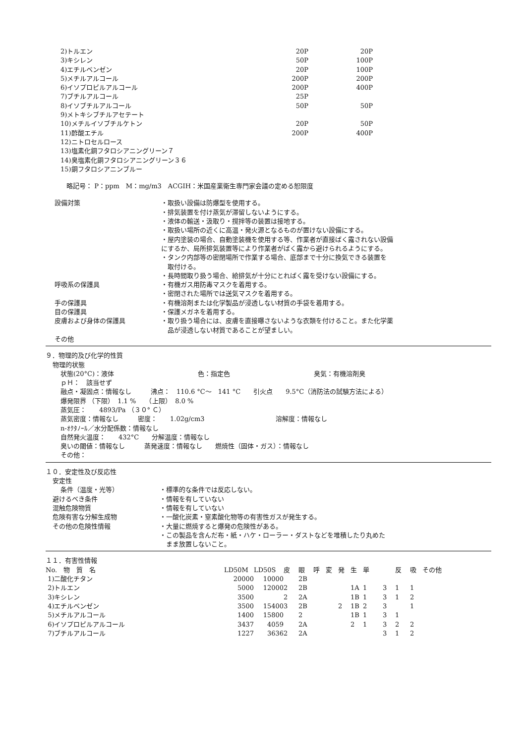| 2)トルエン | 20P | 20P |
| 3)キシレン | 50P | 100P |
| 4)エチルベンゼン | 20P | 100P |
| 5)メチルアルコール | 200P | 200P |
| 6)イソプロピルアルコール | 200P | 400P |
| 7)ブチルアルコール | 25P | |
| 8)イソブチルアルコール | 50P | 50P |
| 9)メトキシブチルアセテート | | |
| 10)メチルイソブチルケトン | 20P | 50P |
| 11)酢酸エチル | 200P | 400P |
| 12)ニトロセルロース | | |
| 13)塩素化銅フタロシアニングリーン７ | | |
| 14)臭塩素化銅フタロシアニングリーン３６ | | |
| 15)銅フタロシアニンブルー | | |
略記号： P：ppm　M：mg/m3　ACGIH：米国産業衛生専門家会議の定める恕限度
| 設備対策 | ・取扱い設備は防爆型を使用する。 ・排気装置を付け蒸気が滞留しないようにする。 ・液体の輸送・汲取り・撹拌等の装置は接地する。 ・取扱い場所の近くに高温・発火源となるものが置けない設備にする。 ・屋内塗装の場合、自動塗装機を使用する等、作業者が直接ばく露されない設備 にするか、局所排気装置等により作業者がばく露から避けられるようにする。 ・タンク内部等の密閉場所で作業する場合、底部まで十分に換気できる装置を 取付ける。 ・長時間取り扱う場合、給排気が十分にとればく露を受けない設備にする。 |
| 呼吸系の保護具 | ・有機ガス用防毒マスクを着用する。 ・密閉された場所では送気マスクを着用する。 |
| 手の保護具 | ・有機溶剤または化学製品が浸透しない材質の手袋を着用する。 |
| 目の保護具 | ・保護メガネを着用する。 |
| 皮膚および身体の保護具 | ・取り扱う場合には、皮膚を直接曝さないような衣類を付けること。また化学薬 品が浸透しない材質であることが望ましい。 |
| その他 | |
９．物理的及び化学的性質
物理的状態
状態(20°C)：液体　　　　　　　　　　　　　色：指定色　　　　　　　　　　　　　臭気：有機溶剤臭
ｐＨ：　該当せず
融点・凝固点：情報なし　　　沸点：　110.6 °C～　141 °C　　引火点　　9.5°C（消防法の試験方法による）
爆発限界 （下限）　1.1 %　　（上限）　8.0 %
蒸気圧：　　4893/Pa （３０° Ｃ）
蒸気密度：情報なし　　　密度：　　1.02g/cm3　　　　　　　　　　　溶解度：情報なし
n-ｵｸﾀﾉｰﾙ／水分配係数：情報なし
自然発火温度：　　432°C　　分解温度：情報なし
臭いの閾値：情報なし　　　蒸発速度：情報なし　　燃焼性（固体・ガス）：情報なし
その他：
１０．安定性及び反応性
| 安定性 | |
| 条件（温度・光等） | ・標準的な条件では反応しない。 |
| 避けるべき条件 | ・情報を有していない |
| 混触危険物質 | ・情報を有していない |
| 危険有害な分解生成物 | ・一酸化炭素・窒素酸化物等の有害性ガスが発生する。 |
| その他の危険性情報 | ・大量に燃焼すると爆発の危険性がある。 ・この製品を含んだ布・紙・ハケ・ローラー・ダストなどを堆積したり丸めた まま放置しないこと。 |
１１．有害性情報
| No. 物 質 名 | LD50M | LD50S | 皮 | 眼 | 呼 | 変 | 発 | 生 | 単 | | 反 | 吸 | その他 |
| --- | --- | --- | --- | --- | --- | --- | --- | --- | --- | --- | --- | --- | --- |
| 1)二酸化チタン | 20000 | 10000 | | 2B | | | | | | | | | |
| 2)トルエン | 5000 | 12000 | 2 | 2B | | | | 1A | 1 | 3 | 1 | 1 | |
| 3)キシレン | 3500 | | 2 | 2A | | | | 1B | 1 | 3 | 1 | 2 | |
| 4)エチルベンゼン | 3500 | 15400 | 3 | 2B | | | 2 | 1B | 2 | 3 | | 1 | |
| 5)メチルアルコール | 1400 | 15800 | | 2 | | | | 1B | 1 | 3 | 1 | | |
| 6)イソプロピルアルコール | 3437 | 4059 | | 2A | | | | 2 | 1 | 3 | 2 | 2 | |
| 7)ブチルアルコール | 1227 | 3636 | 2 | 2A | | | | | | 3 | 1 | 2 | |